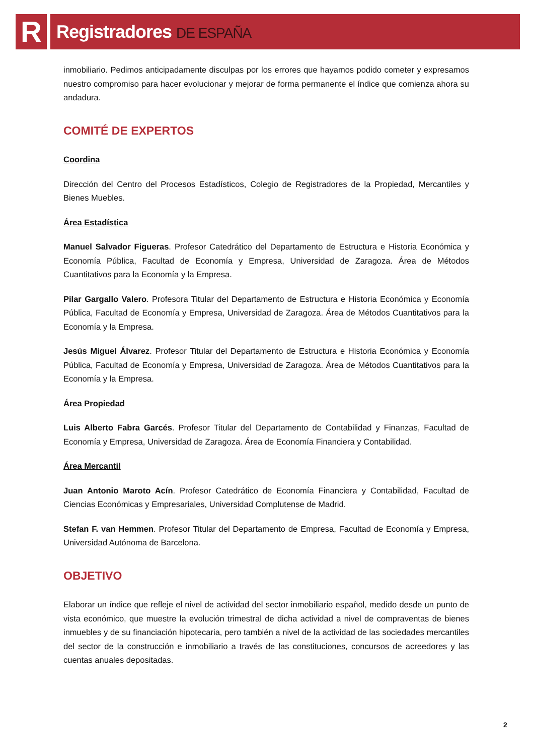R Registradores DE ESPAÑA
inmobiliario. Pedimos anticipadamente disculpas por los errores que hayamos podido cometer y expresamos nuestro compromiso para hacer evolucionar y mejorar de forma permanente el índice que comienza ahora su andadura.
COMITÉ DE EXPERTOS
Coordina
Dirección del Centro del Procesos Estadísticos, Colegio de Registradores de la Propiedad, Mercantiles y Bienes Muebles.
Área Estadística
Manuel Salvador Figueras. Profesor Catedrático del Departamento de Estructura e Historia Económica y Economía Pública, Facultad de Economía y Empresa, Universidad de Zaragoza. Área de Métodos Cuantitativos para la Economía y la Empresa.
Pilar Gargallo Valero. Profesora Titular del Departamento de Estructura e Historia Económica y Economía Pública, Facultad de Economía y Empresa, Universidad de Zaragoza. Área de Métodos Cuantitativos para la Economía y la Empresa.
Jesús Miguel Álvarez. Profesor Titular del Departamento de Estructura e Historia Económica y Economía Pública, Facultad de Economía y Empresa, Universidad de Zaragoza. Área de Métodos Cuantitativos para la Economía y la Empresa.
Área Propiedad
Luis Alberto Fabra Garcés. Profesor Titular del Departamento de Contabilidad y Finanzas, Facultad de Economía y Empresa, Universidad de Zaragoza. Área de Economía Financiera y Contabilidad.
Área Mercantil
Juan Antonio Maroto Acín. Profesor Catedrático de Economía Financiera y Contabilidad, Facultad de Ciencias Económicas y Empresariales, Universidad Complutense de Madrid.
Stefan F. van Hemmen. Profesor Titular del Departamento de Empresa, Facultad de Economía y Empresa, Universidad Autónoma de Barcelona.
OBJETIVO
Elaborar un índice que refleje el nivel de actividad del sector inmobiliario español, medido desde un punto de vista económico, que muestre la evolución trimestral de dicha actividad a nivel de compraventas de bienes inmuebles y de su financiación hipotecaria, pero también a nivel de la actividad de las sociedades mercantiles del sector de la construcción e inmobiliario a través de las constituciones, concursos de acreedores y las cuentas anuales depositadas.
2